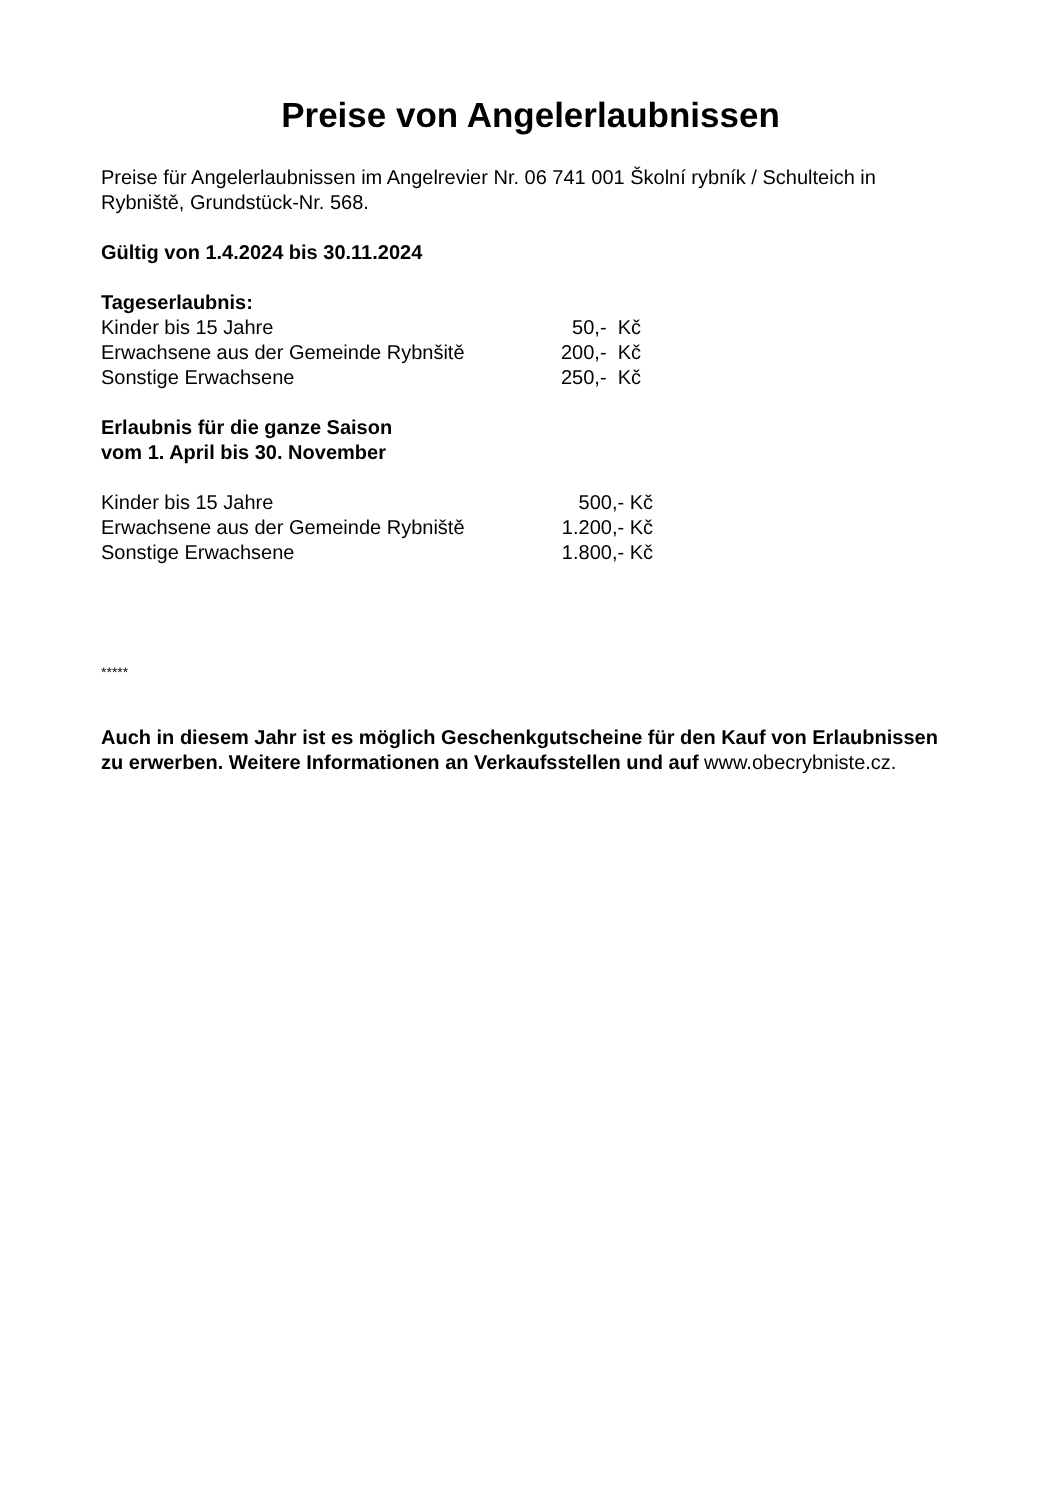Preise von Angelerlaubnissen
Preise für Angelerlaubnissen im Angelrevier Nr. 06 741 001 Školní rybník / Schulteich in Rybniště, Grundstück-Nr. 568.
Gültig von 1.4.2024 bis 30.11.2024
Tageserlaubnis:
| Kinder bis 15 Jahre | 50,- Kč |
| Erwachsene aus der Gemeinde Rybnšitě | 200,- Kč |
| Sonstige Erwachsene | 250,- Kč |
Erlaubnis für die ganze Saison
vom 1. April bis 30. November
| Kinder bis 15 Jahre | 500,- Kč |
| Erwachsene aus der Gemeinde Rybniště | 1.200,- Kč |
| Sonstige Erwachsene | 1.800,- Kč |
*****
Auch in diesem Jahr ist es möglich Geschenkgutscheine für den Kauf von Erlaubnissen zu erwerben. Weitere Informationen an Verkaufsstellen und auf www.obecrybniste.cz.